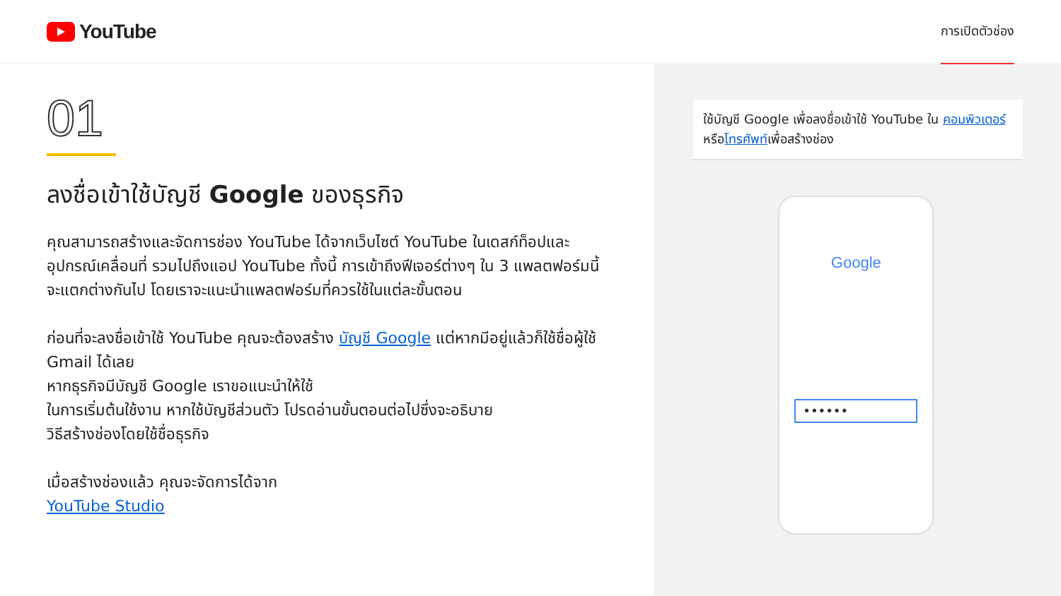YouTube
การเปิดตัวช่อง
01
ลงชื่อเข้าใช้บัญชี Google ของธุรกิจ
คุณสามารถสร้างและจัดการช่อง YouTube ได้จากเว็บไซต์ YouTube ในเดสก์ท็อปและอุปกรณ์เคลื่อนที่ รวมไปถึงแอป YouTube ทั้งนี้ การเข้าถึงฟีเจอร์ต่างๆ ใน 3 แพลตฟอร์มนี้จะแตกต่างกันไป โดยเราจะแนะนำแพลตฟอร์มที่ควรใช้ในแต่ละขั้นตอน
ก่อนที่จะลงชื่อเข้าใช้ YouTube คุณจะต้องสร้าง บัญชี Google แต่หากมีอยู่แล้วก็ใช้ชื่อผู้ใช้ Gmail ได้เลย
หากธุรกิจมีบัญชี Google เราขอแนะนำให้ใช้
ในการเริ่มต้นใช้งาน หากใช้บัญชีส่วนตัว โปรดอ่านขั้นตอนต่อไปซึ่งจะอธิบาย
วิธีสร้างช่องโดยใช้ชื่อธุรกิจ
เมื่อสร้างช่องแล้ว คุณจะจัดการได้จาก
YouTube Studio
ใช้บัญชี Google เพื่อลงชื่อเข้าใช้ YouTube ใน คอมพิวเตอร์หรือโทรศัพท์เพื่อสร้างช่อง
Google
••••••